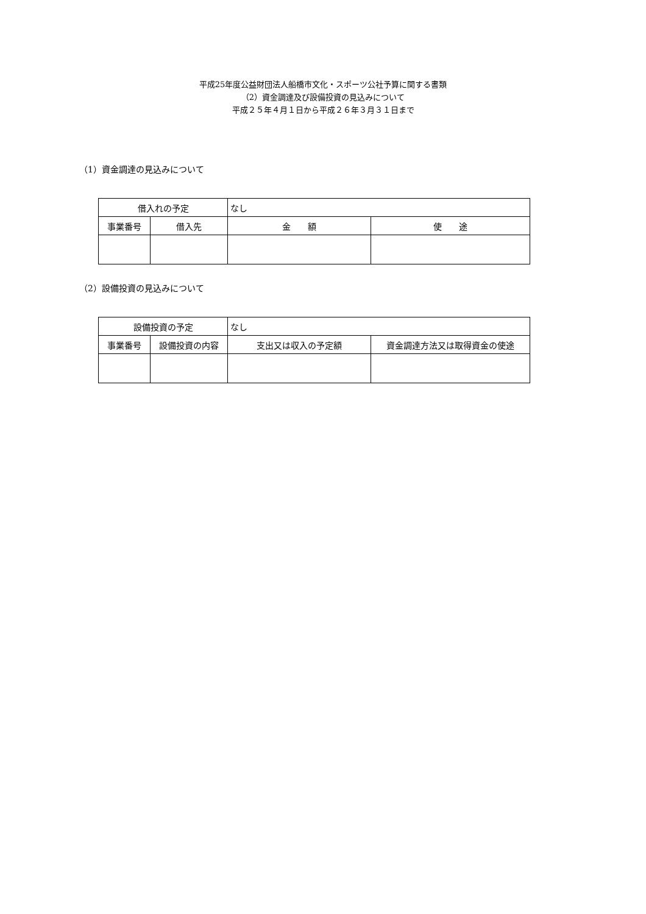平成25年度公益財団法人船橋市文化・スポーツ公社予算に関する書類
（2）資金調達及び設備投資の見込みについて
平成２５年４月１日から平成２６年３月３１日まで
（1）資金調達の見込みについて
| 借入れの予定 | | なし | |
| 事業番号 | 借入先 | 金 額 | 使 途 |
（2）設備投資の見込みについて
| 設備投資の予定 | | なし | |
| 事業番号 | 設備投資の内容 | 支出又は収入の予定額 | 資金調達方法又は取得資金の使途 |